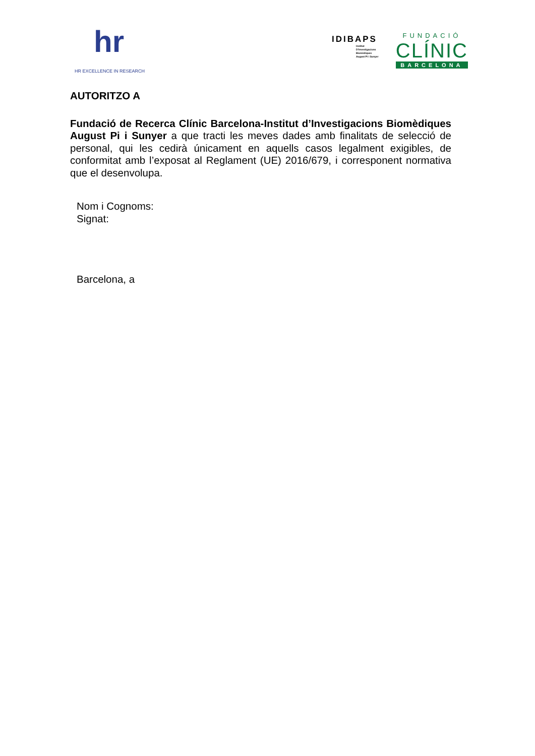hr
HR EXCELLENCE IN RESEARCH
IDIBAPS
Institut
D'Investigacions
Biomèdiques
August Pi i Sunyer
FUNDACIÓ
CLÍNIC
BARCELONA
AUTORITZO A
Fundació de Recerca Clínic Barcelona-Institut d’Investigacions Biomèdiques August Pi i Sunyer a que tracti les meves dades amb finalitats de selecció de personal, qui les cedirà únicament en aquells casos legalment exigibles, de conformitat amb l’exposat al Reglament (UE) 2016/679, i corresponent normativa que el desenvolupa.
Nom i Cognoms:
Signat:
Barcelona, a